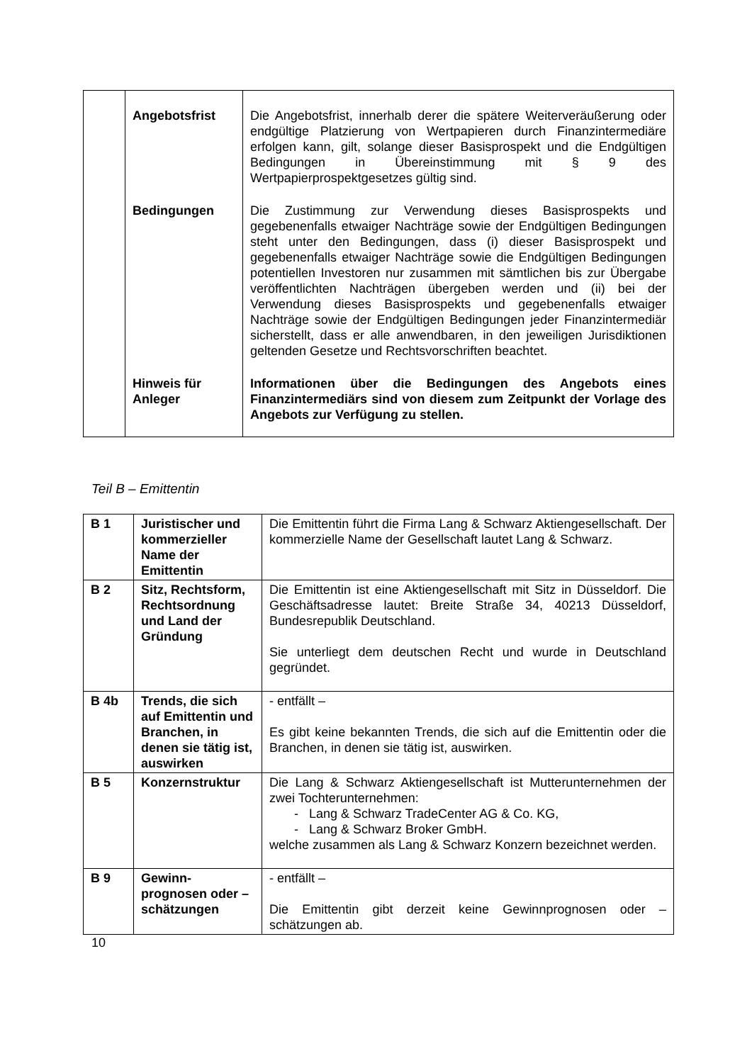| | Angebotsfrist | Die Angebotsfrist, innerhalb derer die spätere Weiterveräußerung oder endgültige Platzierung von Wertpapieren durch Finanzintermediäre erfolgen kann, gilt, solange dieser Basisprospekt und die Endgültigen Bedingungen in Übereinstimmung mit § 9 des Wertpapierprospektgesetzes gültig sind. |
| | Bedingungen | Die Zustimmung zur Verwendung dieses Basisprospekts und gegebenenfalls etwaiger Nachträge sowie der Endgültigen Bedingungen steht unter den Bedingungen, dass (i) dieser Basisprospekt und gegebenenfalls etwaiger Nachträge sowie die Endgültigen Bedingungen potentiellen Investoren nur zusammen mit sämtlichen bis zur Übergabe veröffentlichten Nachträgen übergeben werden und (ii) bei der Verwendung dieses Basisprospekts und gegebenenfalls etwaiger Nachträge sowie der Endgültigen Bedingungen jeder Finanzintermediär sicherstellt, dass er alle anwendbaren, in den jeweiligen Jurisdiktionen geltenden Gesetze und Rechtsvorschriften beachtet. |
| | Hinweis für Anleger | Informationen über die Bedingungen des Angebots eines Finanzintermediärs sind von diesem zum Zeitpunkt der Vorlage des Angebots zur Verfügung zu stellen. |
Teil B – Emittentin
| B 1 | Juristischer und kommerzieller Name der Emittentin | Die Emittentin führt die Firma Lang & Schwarz Aktiengesellschaft. Der kommerzielle Name der Gesellschaft lautet Lang & Schwarz. |
| B 2 | Sitz, Rechtsform, Rechtsordnung und Land der Gründung | Die Emittentin ist eine Aktiengesellschaft mit Sitz in Düsseldorf. Die Geschäftsadresse lautet: Breite Straße 34, 40213 Düsseldorf, Bundesrepublik Deutschland. Sie unterliegt dem deutschen Recht und wurde in Deutschland gegründet. |
| B 4b | Trends, die sich auf Emittentin und Branchen, in denen sie tätig ist, auswirken | - entfällt – Es gibt keine bekannten Trends, die sich auf die Emittentin oder die Branchen, in denen sie tätig ist, auswirken. |
| B 5 | Konzernstruktur | Die Lang & Schwarz Aktiengesellschaft ist Mutterunternehmen der zwei Tochterunternehmen: - Lang & Schwarz TradeCenter AG & Co. KG, - Lang & Schwarz Broker GmbH. welche zusammen als Lang & Schwarz Konzern bezeichnet werden. |
| B 9 | Gewinn-prognosen oder – schätzungen | - entfällt – Die Emittentin gibt derzeit keine Gewinnprognosen oder – schätzungen ab. |
10